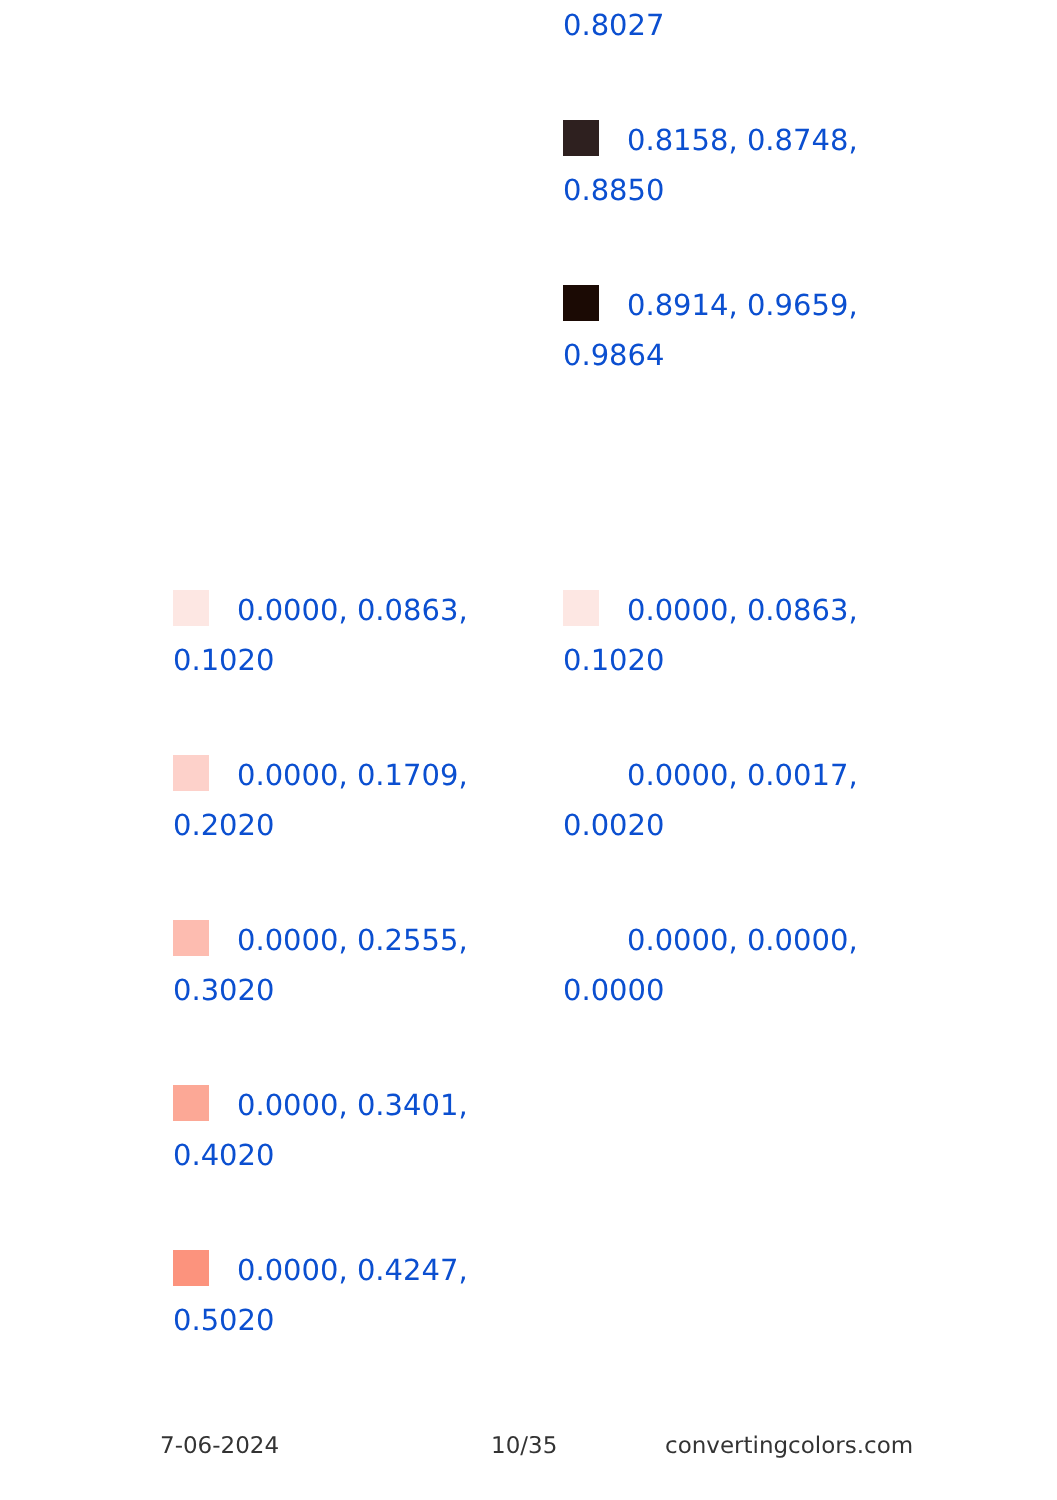0.8027
0.8158, 0.8748, 0.8850
0.8914, 0.9659, 0.9864
0.0000, 0.0863, 0.1020
0.0000, 0.0863, 0.1020
0.0000, 0.1709, 0.2020
0.0000, 0.0017, 0.0020
0.0000, 0.2555, 0.3020
0.0000, 0.0000, 0.0000
0.0000, 0.3401, 0.4020
0.0000, 0.4247, 0.5020
7-06-2024 10/35 convertingcolors.com